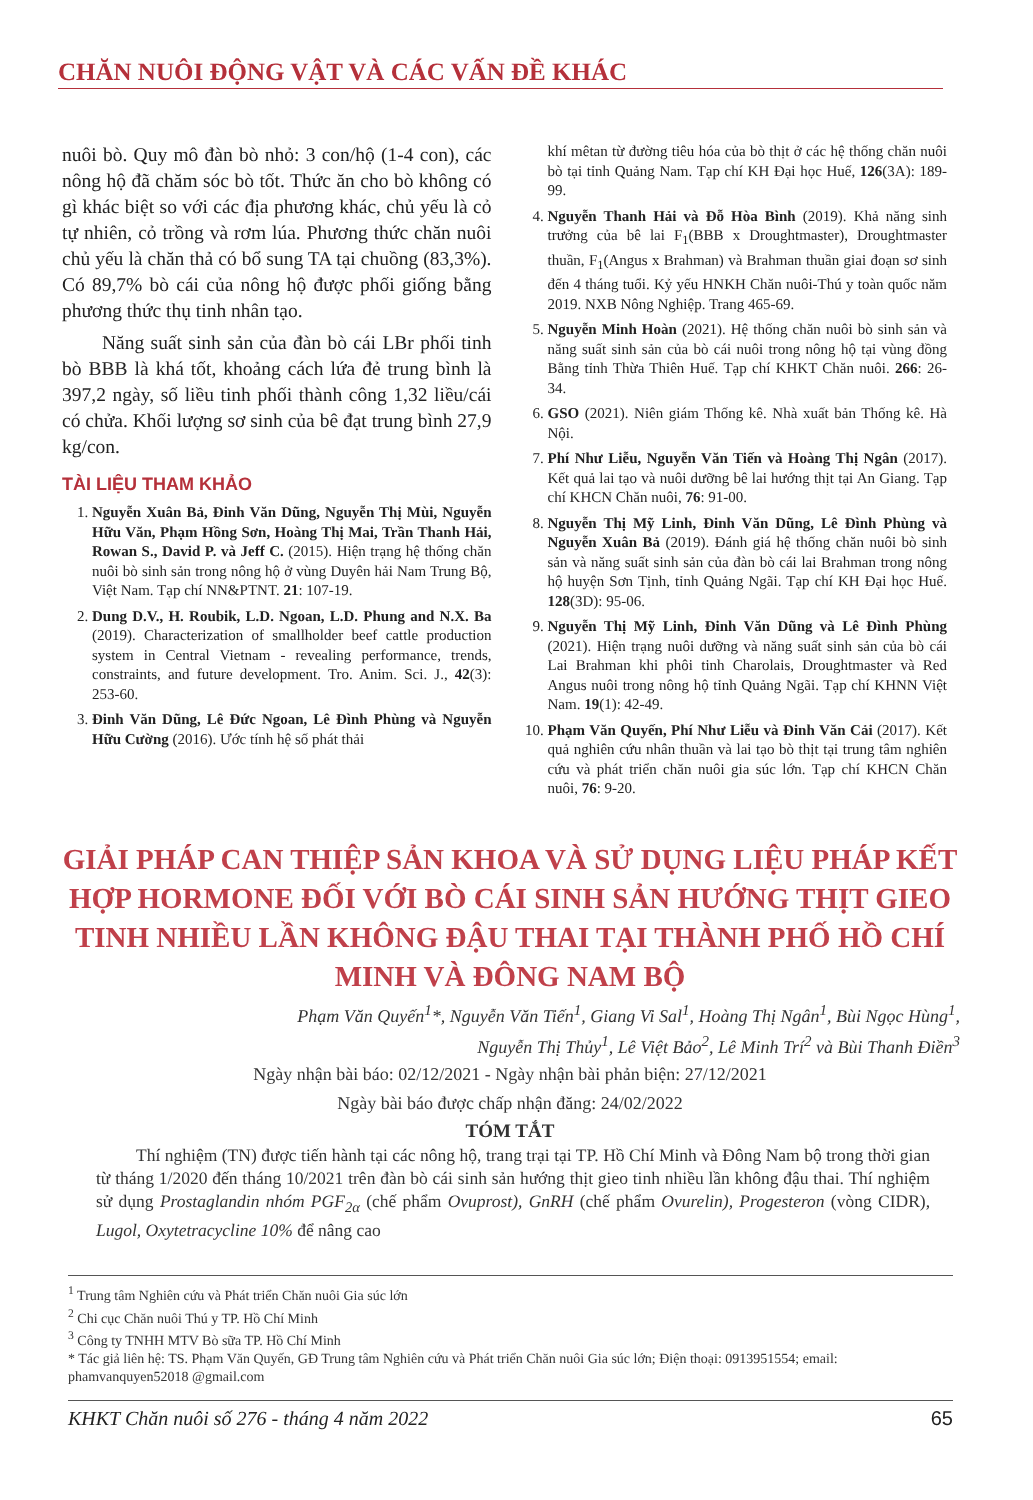CHĂN NUÔI ĐỘNG VẬT VÀ CÁC VẤN ĐỀ KHÁC
nuôi bò. Quy mô đàn bò nhỏ: 3 con/hộ (1-4 con), các nông hộ đã chăm sóc bò tốt. Thức ăn cho bò không có gì khác biệt so với các địa phương khác, chủ yếu là cỏ tự nhiên, cỏ trồng và rơm lúa. Phương thức chăn nuôi chủ yếu là chăn thả có bổ sung TA tại chuồng (83,3%). Có 89,7% bò cái của nông hộ được phối giống bằng phương thức thụ tinh nhân tạo.
Năng suất sinh sản của đàn bò cái LBr phối tinh bò BBB là khá tốt, khoảng cách lứa đẻ trung bình là 397,2 ngày, số liều tinh phối thành công 1,32 liều/cái có chửa. Khối lượng sơ sinh của bê đạt trung bình 27,9 kg/con.
TÀI LIỆU THAM KHẢO
1. Nguyễn Xuân Bả, Đinh Văn Dũng, Nguyễn Thị Mùi, Nguyễn Hữu Văn, Phạm Hồng Sơn, Hoàng Thị Mai, Trần Thanh Hải, Rowan S., David P. và Jeff C. (2015). Hiện trạng hệ thống chăn nuôi bò sinh sản trong nông hộ ở vùng Duyên hải Nam Trung Bộ, Việt Nam. Tạp chí NN&PTNT. 21: 107-19.
2. Dung D.V., H. Roubik, L.D. Ngoan, L.D. Phung and N.X. Ba (2019). Characterization of smallholder beef cattle production system in Central Vietnam - revealing performance, trends, constraints, and future development. Tro. Anim. Sci. J., 42(3): 253-60.
3. Đinh Văn Dũng, Lê Đức Ngoan, Lê Đình Phùng và Nguyễn Hữu Cường (2016). Ước tính hệ số phát thải
khí mêtan từ đường tiêu hóa của bò thịt ở các hệ thống chăn nuôi bò tại tỉnh Quảng Nam. Tạp chí KH Đại học Huế, 126(3A): 189-99.
4. Nguyễn Thanh Hải và Đỗ Hòa Bình (2019). Khả năng sinh trưởng của bê lai F<sub>1</sub>(BBB x Droughtmaster), Droughtmaster thuần, F<sub>1</sub>(Angus x Brahman) và Brahman thuần giai đoạn sơ sinh đến 4 tháng tuổi. Kỷ yếu HNKH Chăn nuôi-Thú y toàn quốc năm 2019. NXB Nông Nghiệp. Trang 465-69.
5. Nguyễn Minh Hoàn (2021). Hệ thống chăn nuôi bò sinh sản và năng suất sinh sản của bò cái nuôi trong nông hộ tại vùng đồng Bằng tỉnh Thừa Thiên Huế. Tạp chí KHKT Chăn nuôi. 266: 26-34.
6. GSO (2021). Niên giám Thống kê. Nhà xuất bản Thống kê. Hà Nội.
7. Phí Như Liễu, Nguyễn Văn Tiến và Hoàng Thị Ngân (2017). Kết quả lai tạo và nuôi dưỡng bê lai hướng thịt tại An Giang. Tạp chí KHCN Chăn nuôi, 76: 91-00.
8. Nguyễn Thị Mỹ Linh, Đinh Văn Dũng, Lê Đình Phùng và Nguyễn Xuân Bả (2019). Đánh giá hệ thống chăn nuôi bò sinh sản và năng suất sinh sản của đàn bò cái lai Brahman trong nông hộ huyện Sơn Tịnh, tỉnh Quảng Ngãi. Tạp chí KH Đại học Huế. 128(3D): 95-06.
9. Nguyễn Thị Mỹ Linh, Đinh Văn Dũng và Lê Đình Phùng (2021). Hiện trạng nuôi dưỡng và năng suất sinh sản của bò cái Lai Brahman khi phôi tinh Charolais, Droughtmaster và Red Angus nuôi trong nông hộ tỉnh Quảng Ngãi. Tạp chí KHNN Việt Nam. 19(1): 42-49.
10. Phạm Văn Quyến, Phí Như Liễu và Đinh Văn Cải (2017). Kết quả nghiên cứu nhân thuần và lai tạo bò thịt tại trung tâm nghiên cứu và phát triển chăn nuôi gia súc lớn. Tạp chí KHCN Chăn nuôi, 76: 9-20.
GIẢI PHÁP CAN THIỆP SẢN KHOA VÀ SỬ DỤNG LIỆU PHÁP KẾT HỢP HORMONE ĐỐI VỚI BÒ CÁI SINH SẢN HƯỚNG THỊT GIEO TINH NHIỀU LẦN KHÔNG ĐẬU THAI TẠI THÀNH PHỐ HỒ CHÍ MINH VÀ ĐÔNG NAM BỘ
Phạm Văn Quyến<sup>1</sup>*, Nguyễn Văn Tiến<sup>1</sup>, Giang Vi Sal<sup>1</sup>, Hoàng Thị Ngân<sup>1</sup>, Bùi Ngọc Hùng<sup>1</sup>,
Nguyễn Thị Thủy<sup>1</sup>, Lê Việt Bảo<sup>2</sup>, Lê Minh Trí<sup>2</sup> và Bùi Thanh Điền<sup>3</sup>
Ngày nhận bài báo: 02/12/2021 - Ngày nhận bài phản biện: 27/12/2021
Ngày bài báo được chấp nhận đăng: 24/02/2022
TÓM TẮT
Thí nghiệm (TN) được tiến hành tại các nông hộ, trang trại tại TP. Hồ Chí Minh và Đông Nam bộ trong thời gian từ tháng 1/2020 đến tháng 10/2021 trên đàn bò cái sinh sản hướng thịt gieo tinh nhiều lần không đậu thai. Thí nghiệm sử dụng Prostaglandin nhóm PGF<sub>2α</sub> (chế phẩm Ovuprost), GnRH (chế phẩm Ovurelin), Progesteron (vòng CIDR), Lugol, Oxytetracycline 10% để nâng cao
<sup>1</sup> Trung tâm Nghiên cứu và Phát triển Chăn nuôi Gia súc lớn
<sup>2</sup> Chi cục Chăn nuôi Thú y TP. Hồ Chí Minh
<sup>3</sup> Công ty TNHH MTV Bò sữa TP. Hồ Chí Minh
* Tác giả liên hệ: TS. Phạm Văn Quyến, GĐ Trung tâm Nghiên cứu và Phát triển Chăn nuôi Gia súc lớn; Điện thoại: 0913951554; email: phamvanquyen52018 @gmail.com
KHKT Chăn nuôi số 276 - tháng 4 năm 2022 65